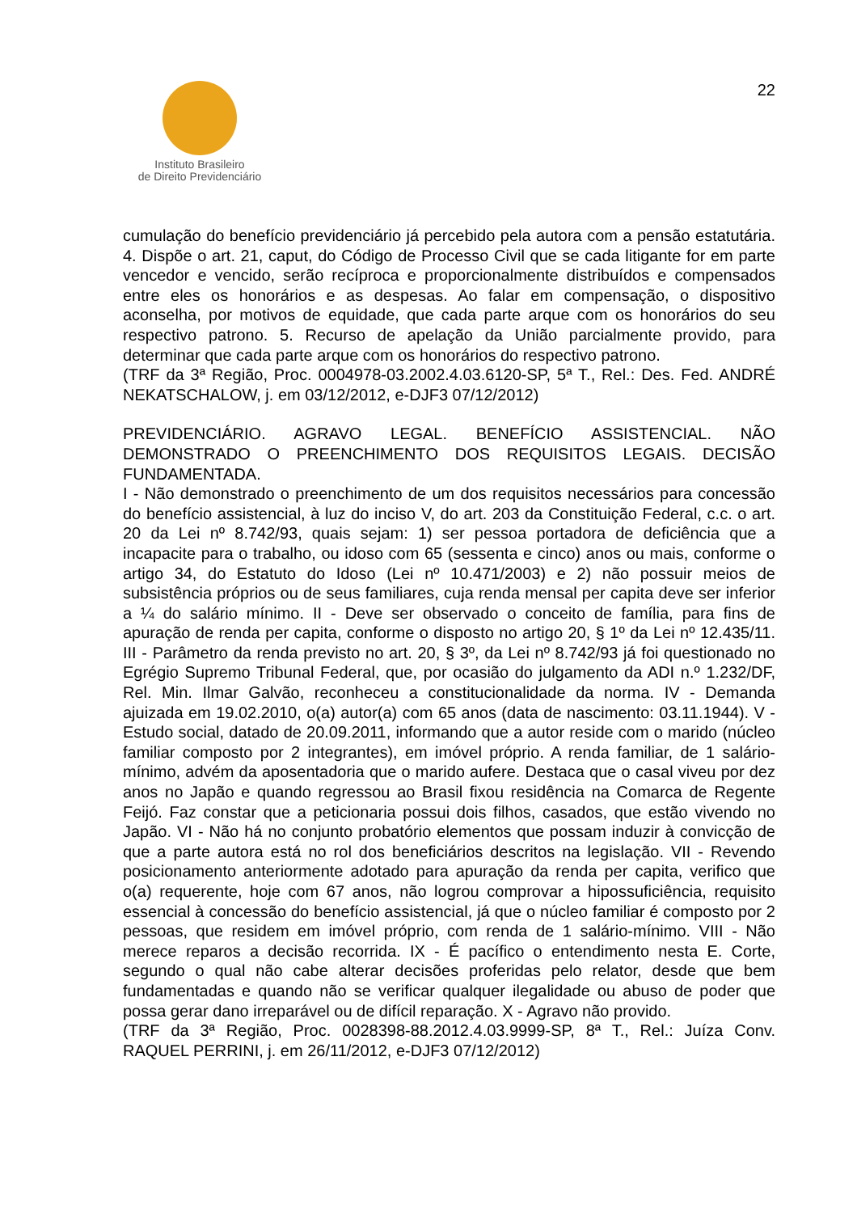22
Instituto Brasileiro
de Direito Previdenciário
cumulação do benefício previdenciário já percebido pela autora com a pensão estatutária. 4. Dispõe o art. 21, caput, do Código de Processo Civil que se cada litigante for em parte vencedor e vencido, serão recíproca e proporcionalmente distribuídos e compensados entre eles os honorários e as despesas. Ao falar em compensação, o dispositivo aconselha, por motivos de equidade, que cada parte arque com os honorários do seu respectivo patrono. 5. Recurso de apelação da União parcialmente provido, para determinar que cada parte arque com os honorários do respectivo patrono.
(TRF da 3ª Região, Proc. 0004978-03.2002.4.03.6120-SP, 5ª T., Rel.: Des. Fed. ANDRÉ NEKATSCHALOW, j. em 03/12/2012, e-DJF3 07/12/2012)
PREVIDENCIÁRIO. AGRAVO LEGAL. BENEFÍCIO ASSISTENCIAL. NÃO DEMONSTRADO O PREENCHIMENTO DOS REQUISITOS LEGAIS. DECISÃO FUNDAMENTADA.
I - Não demonstrado o preenchimento de um dos requisitos necessários para concessão do benefício assistencial, à luz do inciso V, do art. 203 da Constituição Federal, c.c. o art. 20 da Lei nº 8.742/93, quais sejam: 1) ser pessoa portadora de deficiência que a incapacite para o trabalho, ou idoso com 65 (sessenta e cinco) anos ou mais, conforme o artigo 34, do Estatuto do Idoso (Lei nº 10.471/2003) e 2) não possuir meios de subsistência próprios ou de seus familiares, cuja renda mensal per capita deve ser inferior a ¼ do salário mínimo. II - Deve ser observado o conceito de família, para fins de apuração de renda per capita, conforme o disposto no artigo 20, § 1º da Lei nº 12.435/11. III - Parâmetro da renda previsto no art. 20, § 3º, da Lei nº 8.742/93 já foi questionado no Egrégio Supremo Tribunal Federal, que, por ocasião do julgamento da ADI n.º 1.232/DF, Rel. Min. Ilmar Galvão, reconheceu a constitucionalidade da norma. IV - Demanda ajuizada em 19.02.2010, o(a) autor(a) com 65 anos (data de nascimento: 03.11.1944). V - Estudo social, datado de 20.09.2011, informando que a autor reside com o marido (núcleo familiar composto por 2 integrantes), em imóvel próprio. A renda familiar, de 1 salário-mínimo, advém da aposentadoria que o marido aufere. Destaca que o casal viveu por dez anos no Japão e quando regressou ao Brasil fixou residência na Comarca de Regente Feijó. Faz constar que a peticionaria possui dois filhos, casados, que estão vivendo no Japão. VI - Não há no conjunto probatório elementos que possam induzir à convicção de que a parte autora está no rol dos beneficiários descritos na legislação. VII - Revendo posicionamento anteriormente adotado para apuração da renda per capita, verifico que o(a) requerente, hoje com 67 anos, não logrou comprovar a hipossuficiência, requisito essencial à concessão do benefício assistencial, já que o núcleo familiar é composto por 2 pessoas, que residem em imóvel próprio, com renda de 1 salário-mínimo. VIII - Não merece reparos a decisão recorrida. IX - É pacífico o entendimento nesta E. Corte, segundo o qual não cabe alterar decisões proferidas pelo relator, desde que bem fundamentadas e quando não se verificar qualquer ilegalidade ou abuso de poder que possa gerar dano irreparável ou de difícil reparação. X - Agravo não provido.
(TRF da 3ª Região, Proc. 0028398-88.2012.4.03.9999-SP, 8ª T., Rel.: Juíza Conv. RAQUEL PERRINI, j. em 26/11/2012, e-DJF3 07/12/2012)